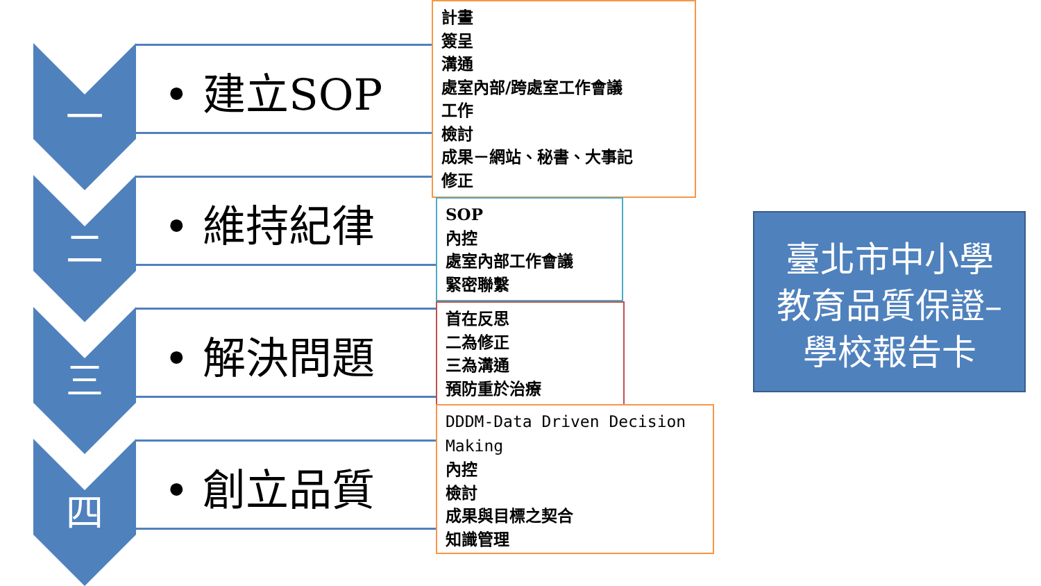一
二
三
四
• 建立SOP
• 維持紀律
• 解決問題
• 創立品質
計畫
簽呈
溝通
處室內部/跨處室工作會議
工作
檢討
成果－網站、秘書、大事記
修正
SOP
內控
處室內部工作會議
緊密聯繫
首在反思
二為修正
三為溝通
預防重於治療
DDDM-Data Driven Decision Making
內控
檢討
成果與目標之契合
知識管理
臺北市中小學
教育品質保證–
學校報告卡